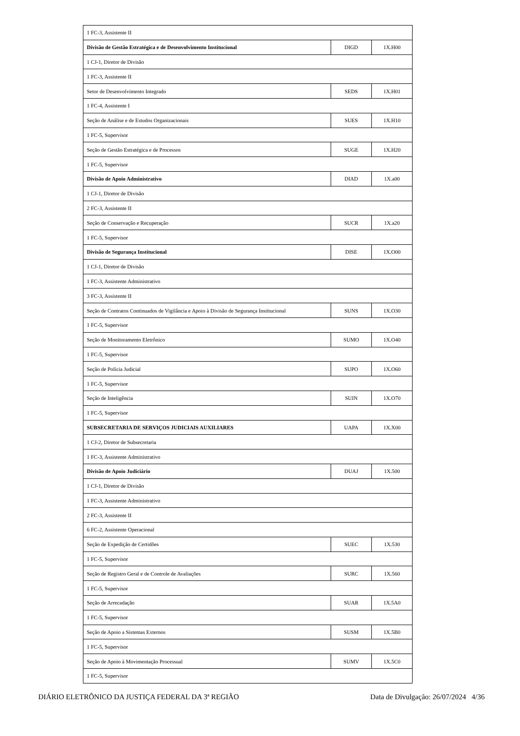| 1 FC-3, Assistente II | | |
| Divisão de Gestão Estratégica e de Desenvolvimento Institucional | DIGD | 1X.H00 |
| 1 CJ-1, Diretor de Divisão | | |
| 1 FC-3, Assistente II | | |
| Setor de Desenvolvimento Integrado | SEDS | 1X.H01 |
| 1 FC-4, Assistente I | | |
| Seção de Análise e de Estudos Organizacionais | SUES | 1X.H10 |
| 1 FC-5, Supervisor | | |
| Seção de Gestão Estratégica e de Processos | SUGE | 1X.H20 |
| 1 FC-5, Supervisor | | |
| Divisão de Apoio Administrativo | DIAD | 1X.a00 |
| 1 CJ-1, Diretor de Divisão | | |
| 2 FC-3, Assistente II | | |
| Seção de Conservação e Recuperação | SUCR | 1X.a20 |
| 1 FC-5, Supervisor | | |
| Divisão de Segurança Institucional | DISE | 1X.O00 |
| 1 CJ-1, Diretor de Divisão | | |
| 1 FC-3, Assistente Administrativo | | |
| 3 FC-3, Assistente II | | |
| Seção de Contratos Continuados de Vigilância e Apoio à Divisão de Segurança Institucional | SUNS | 1X.O30 |
| 1 FC-5, Supervisor | | |
| Seção de Monitoramento Eletrônico | SUMO | 1X.O40 |
| 1 FC-5, Supervisor | | |
| Seção de Polícia Judicial | SUPO | 1X.O60 |
| 1 FC-5, Supervisor | | |
| Seção de Inteligência | SUIN | 1X.O70 |
| 1 FC-5, Supervisor | | |
| SUBSECRETARIA DE SERVIÇOS JUDICIAIS AUXILIARES | UAPA | 1X.X00 |
| 1 CJ-2, Diretor de Subsecretaria | | |
| 1 FC-3, Assistente Administrativo | | |
| Divisão de Apoio Judiciário | DUAJ | 1X.500 |
| 1 CJ-1, Diretor de Divisão | | |
| 1 FC-3, Assistente Administrativo | | |
| 2 FC-3, Assistente II | | |
| 6 FC-2, Assistente Operacional | | |
| Seção de Expedição de Certidões | SUEC | 1X.530 |
| 1 FC-5, Supervisor | | |
| Seção de Registro Geral e de Controle de Avaliações | SURC | 1X.560 |
| 1 FC-5, Supervisor | | |
| Seção de Arrecadação | SUAR | 1X.5A0 |
| 1 FC-5, Supervisor | | |
| Seção de Apoio a Sistemas Externos | SUSM | 1X.5B0 |
| 1 FC-5, Supervisor | | |
| Seção de Apoio à Movimentação Processual | SUMV | 1X.5C0 |
| 1 FC-5, Supervisor | | |
DIÁRIO ELETRÔNICO DA JUSTIÇA FEDERAL DA 3ª REGIÃO Data de Divulgação: 26/07/2024 4/36